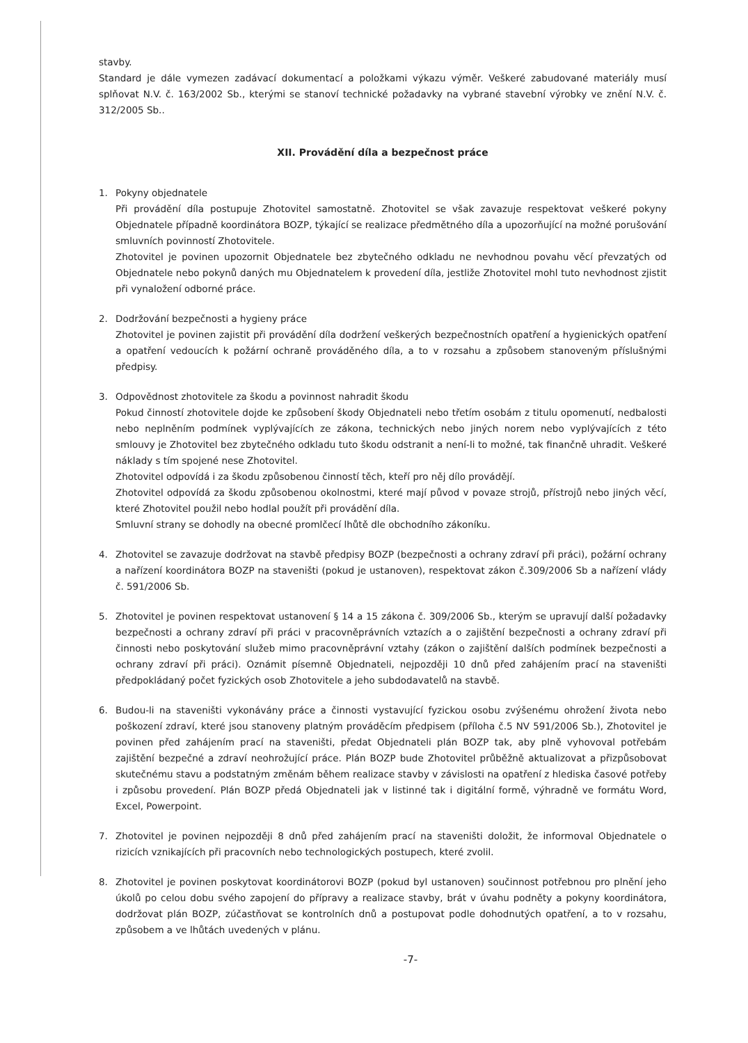stavby.
Standard je dále vymezen zadávací dokumentací a položkami výkazu výměr. Veškeré zabudované materiály musí splňovat N.V. č. 163/2002 Sb., kterými se stanoví technické požadavky na vybrané stavební výrobky ve znění N.V. č. 312/2005 Sb..
XII. Provádění díla a bezpečnost práce
1. Pokyny objednatele
Při provádění díla postupuje Zhotovitel samostatně. Zhotovitel se však zavazuje respektovat veškeré pokyny Objednatele případně koordinátora BOZP, týkající se realizace předmětného díla a upozorňující na možné porušování smluvních povinností Zhotovitele.
Zhotovitel je povinen upozornit Objednatele bez zbytečného odkladu ne nevhodnou povahu věcí převzatých od Objednatele nebo pokynů daných mu Objednatelem k provedení díla, jestliže Zhotovitel mohl tuto nevhodnost zjistit při vynaložení odborné práce.
2. Dodržování bezpečnosti a hygieny práce
Zhotovitel je povinen zajistit při provádění díla dodržení veškerých bezpečnostních opatření a hygienických opatření a opatření vedoucích k požární ochraně prováděného díla, a to v rozsahu a způsobem stanoveným příslušnými předpisy.
3. Odpovědnost zhotovitele za škodu a povinnost nahradit škodu
Pokud činností zhotovitele dojde ke způsobení škody Objednateli nebo třetím osobám z titulu opomenutí, nedbalosti nebo neplněním podmínek vyplývajících ze zákona, technických nebo jiných norem nebo vyplývajících z této smlouvy je Zhotovitel bez zbytečného odkladu tuto škodu odstranit a není-li to možné, tak finančně uhradit. Veškeré náklady s tím spojené nese Zhotovitel.
Zhotovitel odpovídá i za škodu způsobenou činností těch, kteří pro něj dílo provádějí.
Zhotovitel odpovídá za škodu způsobenou okolnostmi, které mají původ v povaze strojů, přístrojů nebo jiných věcí, které Zhotovitel použil nebo hodlal použít při provádění díla.
Smluvní strany se dohodly na obecné promlčecí lhůtě dle obchodního zákoníku.
4. Zhotovitel se zavazuje dodržovat na stavbě předpisy BOZP (bezpečnosti a ochrany zdraví při práci), požární ochrany a nařízení koordinátora BOZP na staveništi (pokud je ustanoven), respektovat zákon č.309/2006 Sb a nařízení vlády č. 591/2006 Sb.
5. Zhotovitel je povinen respektovat ustanovení § 14 a 15 zákona č. 309/2006 Sb., kterým se upravují další požadavky bezpečnosti a ochrany zdraví při práci v pracovněprávních vztazích a o zajištění bezpečnosti a ochrany zdraví při činnosti nebo poskytování služeb mimo pracovněprávní vztahy (zákon o zajištění dalších podmínek bezpečnosti a ochrany zdraví při práci). Oznámit písemně Objednateli, nejpozději 10 dnů před zahájením prací na staveništi předpokládaný počet fyzických osob Zhotovitele a jeho subdodavatelů na stavbě.
6. Budou-li na staveništi vykonávány práce a činnosti vystavující fyzickou osobu zvýšenému ohrožení života nebo poškození zdraví, které jsou stanoveny platným prováděcím předpisem (příloha č.5 NV 591/2006 Sb.), Zhotovitel je povinen před zahájením prací na staveništi, předat Objednateli plán BOZP tak, aby plně vyhovoval potřebám zajištění bezpečné a zdraví neohrožující práce. Plán BOZP bude Zhotovitel průběžně aktualizovat a přizpůsobovat skutečnému stavu a podstatným změnám během realizace stavby v závislosti na opatření z hlediska časové potřeby i způsobu provedení. Plán BOZP předá Objednateli jak v listinné tak i digitální formě, výhradně ve formátu Word, Excel, Powerpoint.
7. Zhotovitel je povinen nejpozději 8 dnů před zahájením prací na staveništi doložit, že informoval Objednatele o rizicích vznikajících při pracovních nebo technologických postupech, které zvolil.
8. Zhotovitel je povinen poskytovat koordinátorovi BOZP (pokud byl ustanoven) součinnost potřebnou pro plnění jeho úkolů po celou dobu svého zapojení do přípravy a realizace stavby, brát v úvahu podněty a pokyny koordinátora, dodržovat plán BOZP, zúčastňovat se kontrolních dnů a postupovat podle dohodnutých opatření, a to v rozsahu, způsobem a ve lhůtách uvedených v plánu.
-7-